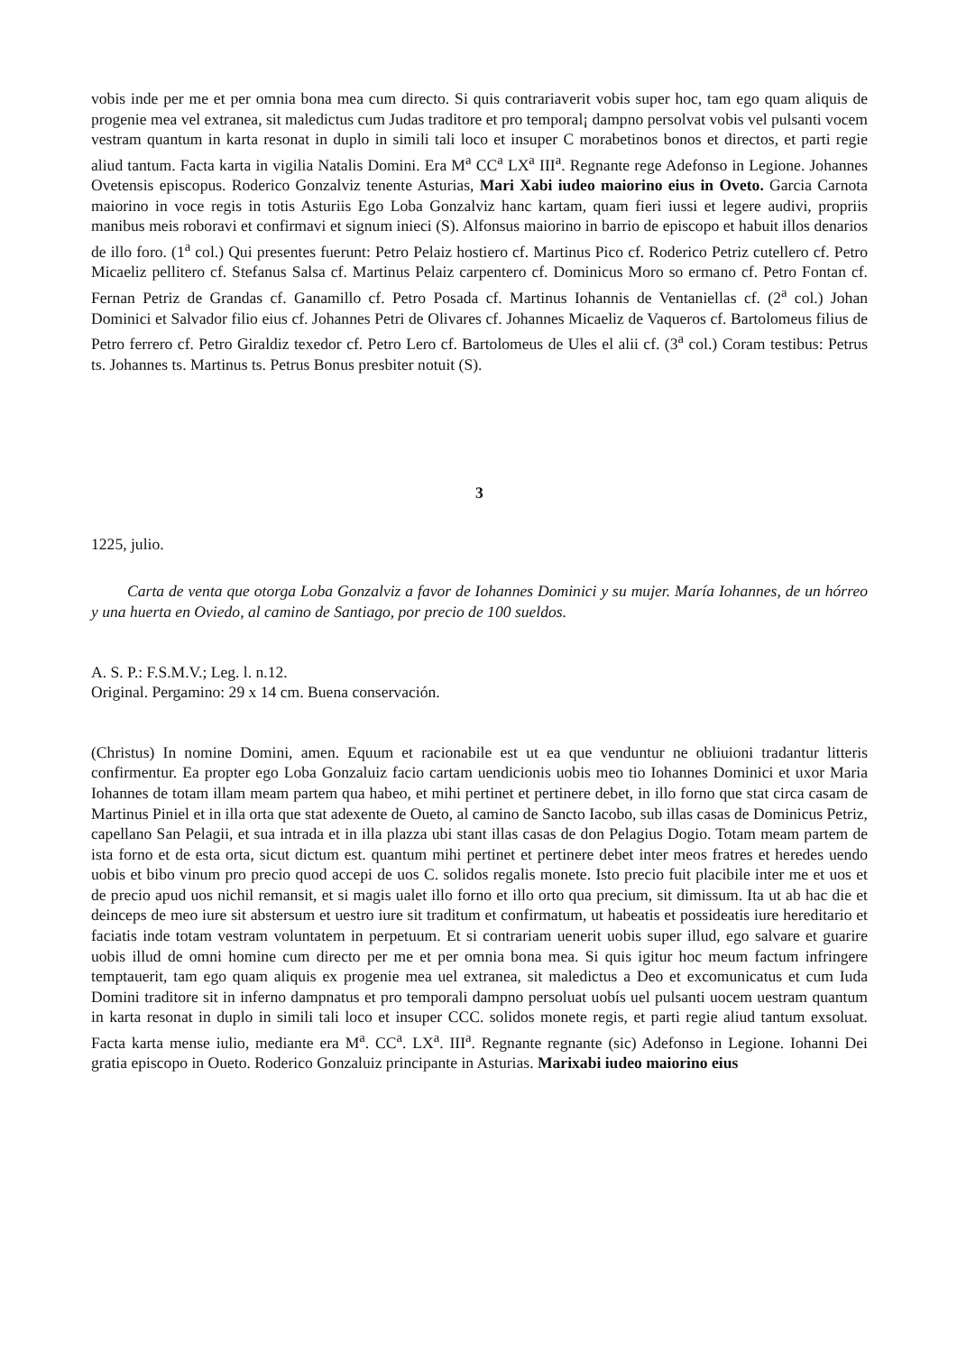vobis inde per me et per omnia bona mea cum directo. Si quis contrariaverit vobis super hoc, tam ego quam aliquis de progenie mea vel extranea, sit maledictus cum Judas traditore et pro temporal¡ dampno persolvat vobis vel pulsanti vocem vestram quantum in karta resonat in duplo in simili tali loco et insuper C morabetinos bonos et directos, et parti regie aliud tantum. Facta karta in vigilia Natalis Domini. Era M<sup>a</sup> CC<sup>a</sup> LX<sup>a</sup> III<sup>a</sup>. Regnante rege Adefonso in Legione. Johannes Ovetensis episcopus. Roderico Gonzalviz tenente Asturias, Mari Xabi iudeo maiorino eius in Oveto. Garcia Carnota maiorino in voce regis in totis Asturiis Ego Loba Gonzalviz hanc kartam, quam fieri iussi et legere audivi, propriis manibus meis roboravi et confirmavi et signum inieci (S). Alfonsus maiorino in barrio de episcopo et habuit illos denarios de illo foro. (1<sup>a</sup> col.) Qui presentes fuerunt: Petro Pelaiz hostiero cf. Martinus Pico cf. Roderico Petriz cutellero cf. Petro Micaeliz pellitero cf. Stefanus Salsa cf. Martinus Pelaiz carpentero cf. Dominicus Moro so ermano cf. Petro Fontan cf. Fernan Petriz de Grandas cf. Ganamillo cf. Petro Posada cf. Martinus Iohannis de Ventaniellas cf. (2<sup>a</sup> col.) Johan Dominici et Salvador filio eius cf. Johannes Petri de Olivares cf. Johannes Micaeliz de Vaqueros cf. Bartolomeus filius de Petro ferrero cf. Petro Giraldiz texedor cf. Petro Lero cf. Bartolomeus de Ules el alii cf. (3<sup>a</sup> col.) Coram testibus: Petrus ts. Johannes ts. Martinus ts. Petrus Bonus presbiter notuit (S).
3
1225, julio.
Carta de venta que otorga Loba Gonzalviz a favor de Iohannes Dominici y su mujer. María Iohannes, de un hórreo y una huerta en Oviedo, al camino de Santiago, por precio de 100 sueldos.
A. S. P.: F.S.M.V.; Leg. l. n.12.
Original. Pergamino: 29 x 14 cm. Buena conservación.
(Christus) In nomine Domini, amen. Equum et racionabile est ut ea que venduntur ne obliuioni tradantur litteris confirmentur. Ea propter ego Loba Gonzaluiz facio cartam uendicionis uobis meo tio Iohannes Dominici et uxor Maria Iohannes de totam illam meam partem qua habeo, et mihi pertinet et pertinere debet, in illo forno que stat circa casam de Martinus Piniel et in illa orta que stat adexente de Oueto, al camino de Sancto Iacobo, sub illas casas de Dominicus Petriz, capellano San Pelagii, et sua intrada et in illa plazza ubi stant illas casas de don Pelagius Dogio. Totam meam partem de ista forno et de esta orta, sicut dictum est. quantum mihi pertinet et pertinere debet inter meos fratres et heredes uendo uobis et bibo vinum pro precio quod accepi de uos C. solidos regalis monete. Isto precio fuit placibile inter me et uos et de precio apud uos nichil remansit, et si magis ualet illo forno et illo orto qua precium, sit dimissum. Ita ut ab hac die et deinceps de meo iure sit abstersum et uestro iure sit traditum et confirmatum, ut habeatis et possideatis iure hereditario et faciatis inde totam vestram voluntatem in perpetuum. Et si contrariam uenerit uobis super illud, ego salvare et guarire uobis illud de omni homine cum directo per me et per omnia bona mea. Si quis igitur hoc meum factum infringere temptauerit, tam ego quam aliquis ex progenie mea uel extranea, sit maledictus a Deo et excomunicatus et cum Iuda Domini traditore sit in inferno dampnatus et pro temporali dampno persoluat uobís uel pulsanti uocem uestram quantum in karta resonat in duplo in simili tali loco et insuper CCC. solidos monete regis, et parti regie aliud tantum exsoluat. Facta karta mense iulio, mediante era M<sup>a</sup>. CC<sup>a</sup>. LX<sup>a</sup>. III<sup>a</sup>. Regnante regnante (sic) Adefonso in Legione. Iohanni Dei gratia episcopo in Oueto. Roderico Gonzaluiz principante in Asturias. Marixabi iudeo maiorino eius